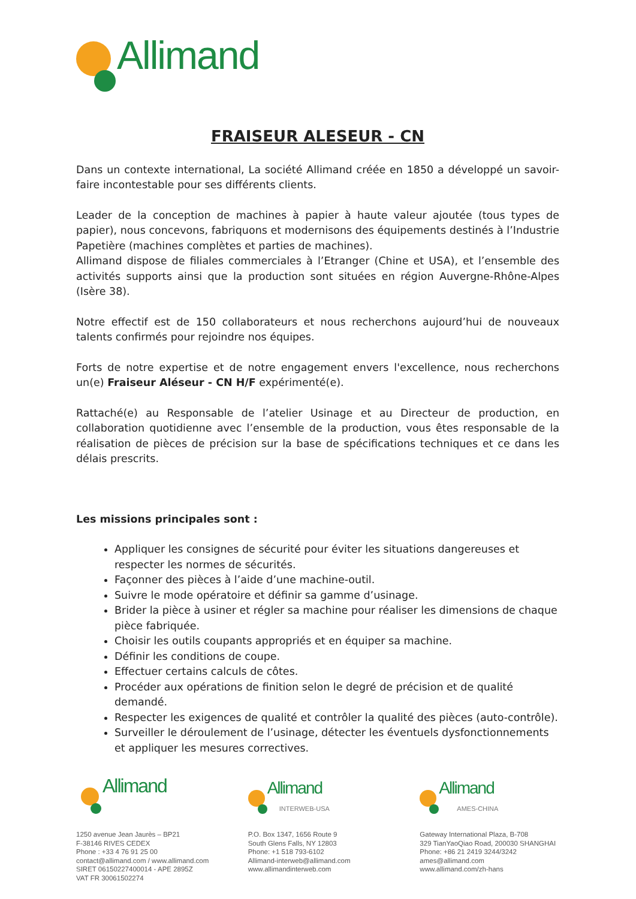Allimand
FRAISEUR ALESEUR - CN
Dans un contexte international, La société Allimand créée en 1850 a développé un savoir-faire incontestable pour ses différents clients.
Leader de la conception de machines à papier à haute valeur ajoutée (tous types de papier), nous concevons, fabriquons et modernisons des équipements destinés à l’Industrie Papetière (machines complètes et parties de machines).
Allimand dispose de filiales commerciales à l’Etranger (Chine et USA), et l’ensemble des activités supports ainsi que la production sont situées en région Auvergne-Rhône-Alpes (Isère 38).
Notre effectif est de 150 collaborateurs et nous recherchons aujourd’hui de nouveaux talents confirmés pour rejoindre nos équipes.
Forts de notre expertise et de notre engagement envers l'excellence, nous recherchons un(e) Fraiseur Aléseur - CN H/F expérimenté(e).
Rattaché(e) au Responsable de l’atelier Usinage et au Directeur de production, en collaboration quotidienne avec l’ensemble de la production, vous êtes responsable de la réalisation de pièces de précision sur la base de spécifications techniques et ce dans les délais prescrits.
Les missions principales sont :
Appliquer les consignes de sécurité pour éviter les situations dangereuses et respecter les normes de sécurités.
Façonner des pièces à l’aide d’une machine-outil.
Suivre le mode opératoire et définir sa gamme d’usinage.
Brider la pièce à usiner et régler sa machine pour réaliser les dimensions de chaque pièce fabriquée.
Choisir les outils coupants appropriés et en équiper sa machine.
Définir les conditions de coupe.
Effectuer certains calculs de côtes.
Procéder aux opérations de finition selon le degré de précision et de qualité demandé.
Respecter les exigences de qualité et contrôler la qualité des pièces (auto-contrôle).
Surveiller le déroulement de l’usinage, détecter les éventuels dysfonctionnements et appliquer les mesures correctives.
Allimand
1250 avenue Jean Jaurès – BP21
F-38146 RIVES CEDEX
Phone : +33 4 76 91 25 00
contact@allimand.com / www.allimand.com
SIRET 06150227400014 - APE 2895Z
VAT FR 30061502274
Allimand
INTERWEB-USA
P.O. Box 1347, 1656 Route 9
South Glens Falls, NY 12803
Phone: +1 518 793-6102
Allimand-interweb@allimand.com
www.allimandinterweb.com
Allimand
AMES-CHINA
Gateway International Plaza, B-708
329 TianYaoQiao Road, 200030 SHANGHAI
Phone: +86 21 2419 3244/3242
ames@allimand.com
www.allimand.com/zh-hans